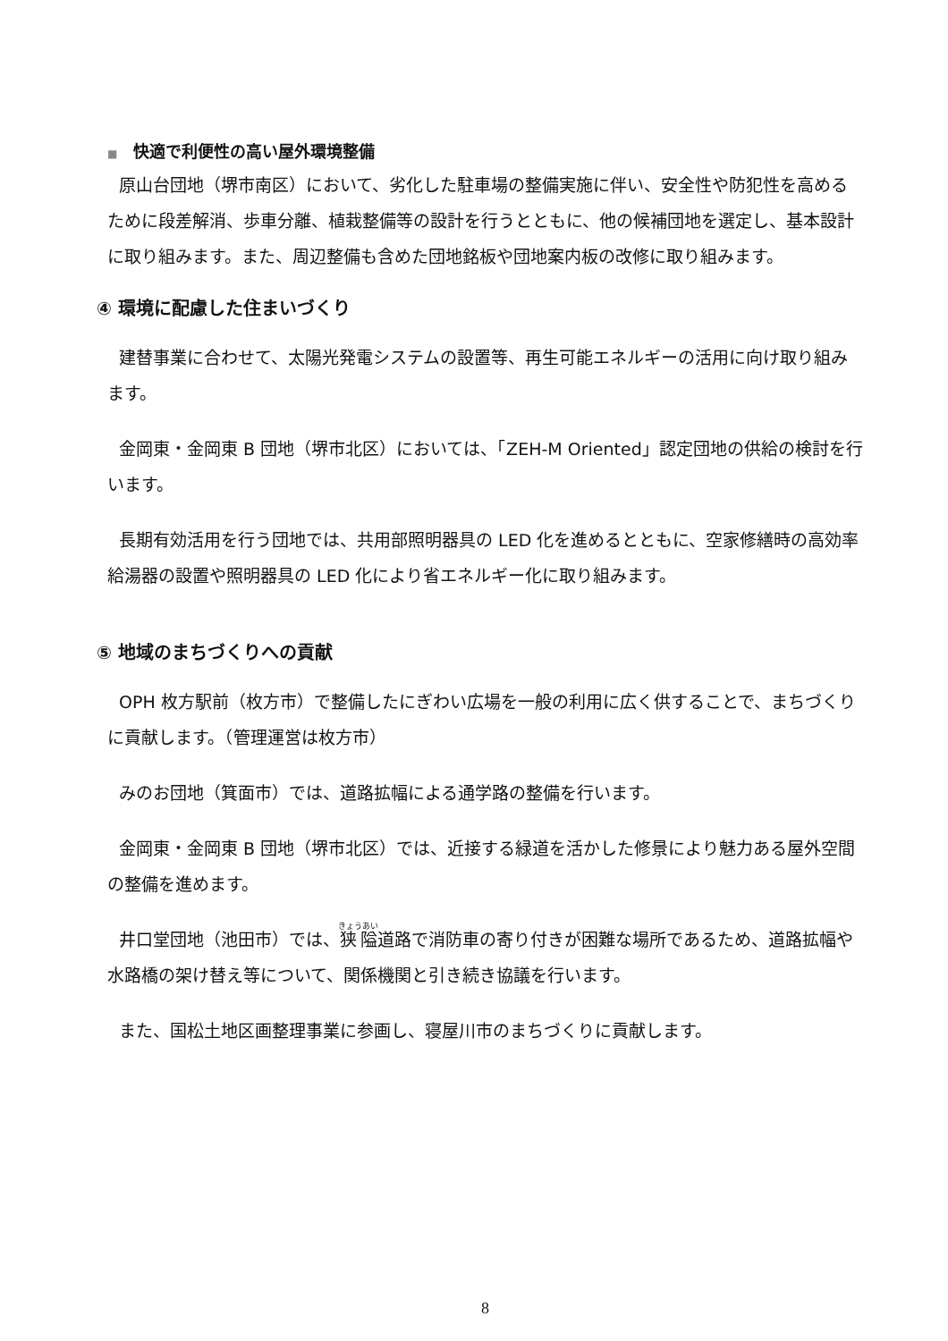■ 快適で利便性の高い屋外環境整備
原山台団地（堺市南区）において、劣化した駐車場の整備実施に伴い、安全性や防犯性を高めるために段差解消、歩車分離、植栽整備等の設計を行うとともに、他の候補団地を選定し、基本設計に取り組みます。また、周辺整備も含めた団地銘板や団地案内板の改修に取り組みます。
④ 環境に配慮した住まいづくり
建替事業に合わせて、太陽光発電システムの設置等、再生可能エネルギーの活用に向け取り組みます。
金岡東・金岡東 B 団地（堺市北区）においては、「ZEH-M Oriented」認定団地の供給の検討を行います。
長期有効活用を行う団地では、共用部照明器具の LED 化を進めるとともに、空家修繕時の高効率給湯器の設置や照明器具の LED 化により省エネルギー化に取り組みます。
⑤ 地域のまちづくりへの貢献
OPH 枚方駅前（枚方市）で整備したにぎわい広場を一般の利用に広く供することで、まちづくりに貢献します。（管理運営は枚方市）
みのお団地（箕面市）では、道路拡幅による通学路の整備を行います。
金岡東・金岡東 B 団地（堺市北区）では、近接する緑道を活かした修景により魅力ある屋外空間の整備を進めます。
井口堂団地（池田市）では、狭隘道路で消防車の寄り付きが困難な場所であるため、道路拡幅や水路橋の架け替え等について、関係機関と引き続き協議を行います。
また、国松土地区画整理事業に参画し、寝屋川市のまちづくりに貢献します。
8